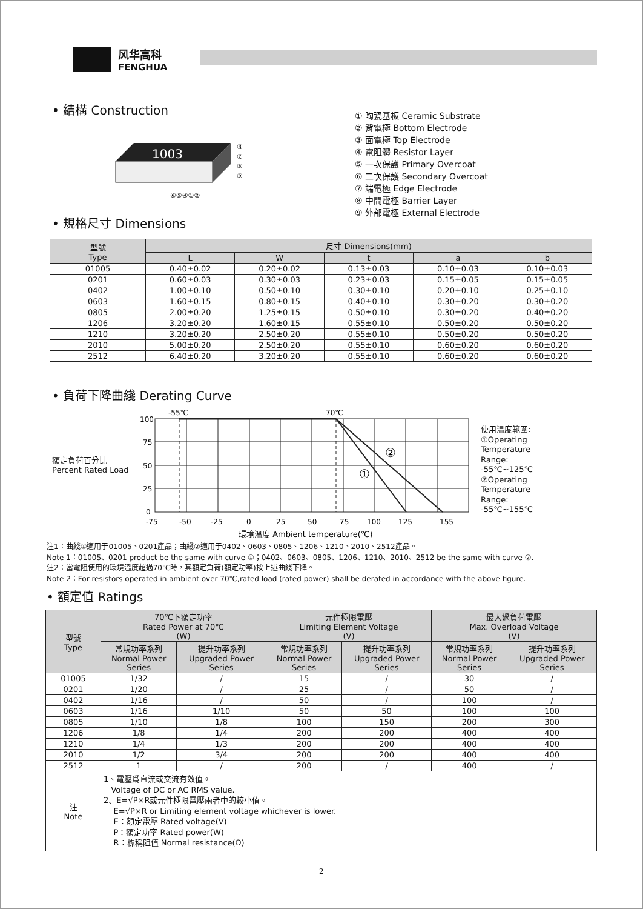风华高科
FENGHUA
• 結構 Construction
1003
⑥⑤④①②
③
⑦
⑧
⑨
① 陶瓷基板 Ceramic Substrate
② 背電極 Bottom Electrode
③ 面電極 Top Electrode
④ 電阻體 Resistor Layer
⑤ 一次保護 Primary Overcoat
⑥ 二次保護 Secondary Overcoat
⑦ 端電極 Edge Electrode
⑧ 中間電極 Barrier Layer
⑨ 外部電極 External Electrode
• 規格尺寸 Dimensions
| 型號 Type | 尺寸 Dimensions(mm) | | | | |
| --- | --- | --- | --- | --- | --- |
| | L | W | t | a | b |
| 01005 | 0.40±0.02 | 0.20±0.02 | 0.13±0.03 | 0.10±0.03 | 0.10±0.03 |
| 0201 | 0.60±0.03 | 0.30±0.03 | 0.23±0.03 | 0.15±0.05 | 0.15±0.05 |
| 0402 | 1.00±0.10 | 0.50±0.10 | 0.30±0.10 | 0.20±0.10 | 0.25±0.10 |
| 0603 | 1.60±0.15 | 0.80±0.15 | 0.40±0.10 | 0.30±0.20 | 0.30±0.20 |
| 0805 | 2.00±0.20 | 1.25±0.15 | 0.50±0.10 | 0.30±0.20 | 0.40±0.20 |
| 1206 | 3.20±0.20 | 1.60±0.15 | 0.55±0.10 | 0.50±0.20 | 0.50±0.20 |
| 1210 | 3.20±0.20 | 2.50±0.20 | 0.55±0.10 | 0.50±0.20 | 0.50±0.20 |
| 2010 | 5.00±0.20 | 2.50±0.20 | 0.55±0.10 | 0.60±0.20 | 0.60±0.20 |
| 2512 | 6.40±0.20 | 3.20±0.20 | 0.55±0.10 | 0.60±0.20 | 0.60±0.20 |
• 負荷下降曲綫 Derating Curve
額定負荷百分比
Percent Rated Load
100
75
50
25
0
-55℃
70℃
②
①
-75
-50
-25
0
25
50
75
100
125
155
環境溫度 Ambient temperature(℃)
使用温度範圍:
①Operating
Temperature
Range:
-55℃~125℃
②Operating
Temperature
Range:
-55℃~155℃
注1：曲綫①適用于01005、0201產品；曲綫②適用于0402、0603、0805、1206、1210、2010、2512產品。
Note 1：01005、0201 product be the same with curve ①；0402、0603、0805、1206、1210、2010、2512 be the same with curve ②.
注2：當電阻使用的環境溫度超過70℃時，其額定負荷(額定功率)按上述曲綫下降。
Note 2：For resistors operated in ambient over 70℃,rated load (rated power) shall be derated in accordance with the above figure.
• 額定值 Ratings
| 型號 Type | 70℃下額定功率 Rated Power at 70℃ (W) | | 元件極限電壓 Limiting Element Voltage (V) | | 最大過負荷電壓 Max. Overload Voltage (V) | |
| --- | --- | --- | --- | --- | --- | --- |
| | 常規功率系列 Normal Power Series | 提升功率系列 Upgraded Power Series | 常規功率系列 Normal Power Series | 提升功率系列 Upgraded Power Series | 常規功率系列 Normal Power Series | 提升功率系列 Upgraded Power Series |
| 01005 | 1/32 | / | 15 | / | 30 | / |
| 0201 | 1/20 | / | 25 | / | 50 | / |
| 0402 | 1/16 | / | 50 | / | 100 | / |
| 0603 | 1/16 | 1/10 | 50 | 50 | 100 | 100 |
| 0805 | 1/10 | 1/8 | 100 | 150 | 200 | 300 |
| 1206 | 1/8 | 1/4 | 200 | 200 | 400 | 400 |
| 1210 | 1/4 | 1/3 | 200 | 200 | 400 | 400 |
| 2010 | 1/2 | 3/4 | 200 | 200 | 400 | 400 |
| 2512 | 1 | / | 200 | / | 400 | / |
| 注 Note | 1、電壓爲直流或交流有效值。 Voltage of DC or AC RMS value. 2、E=√P×R或元件極限電壓兩者中的較小值。 E=√P×R or Limiting element voltage whichever is lower. E：額定電壓 Rated voltage(V) P：額定功率 Rated power(W) R：標稱阻值 Normal resistance(Ω) | | | | | |
2